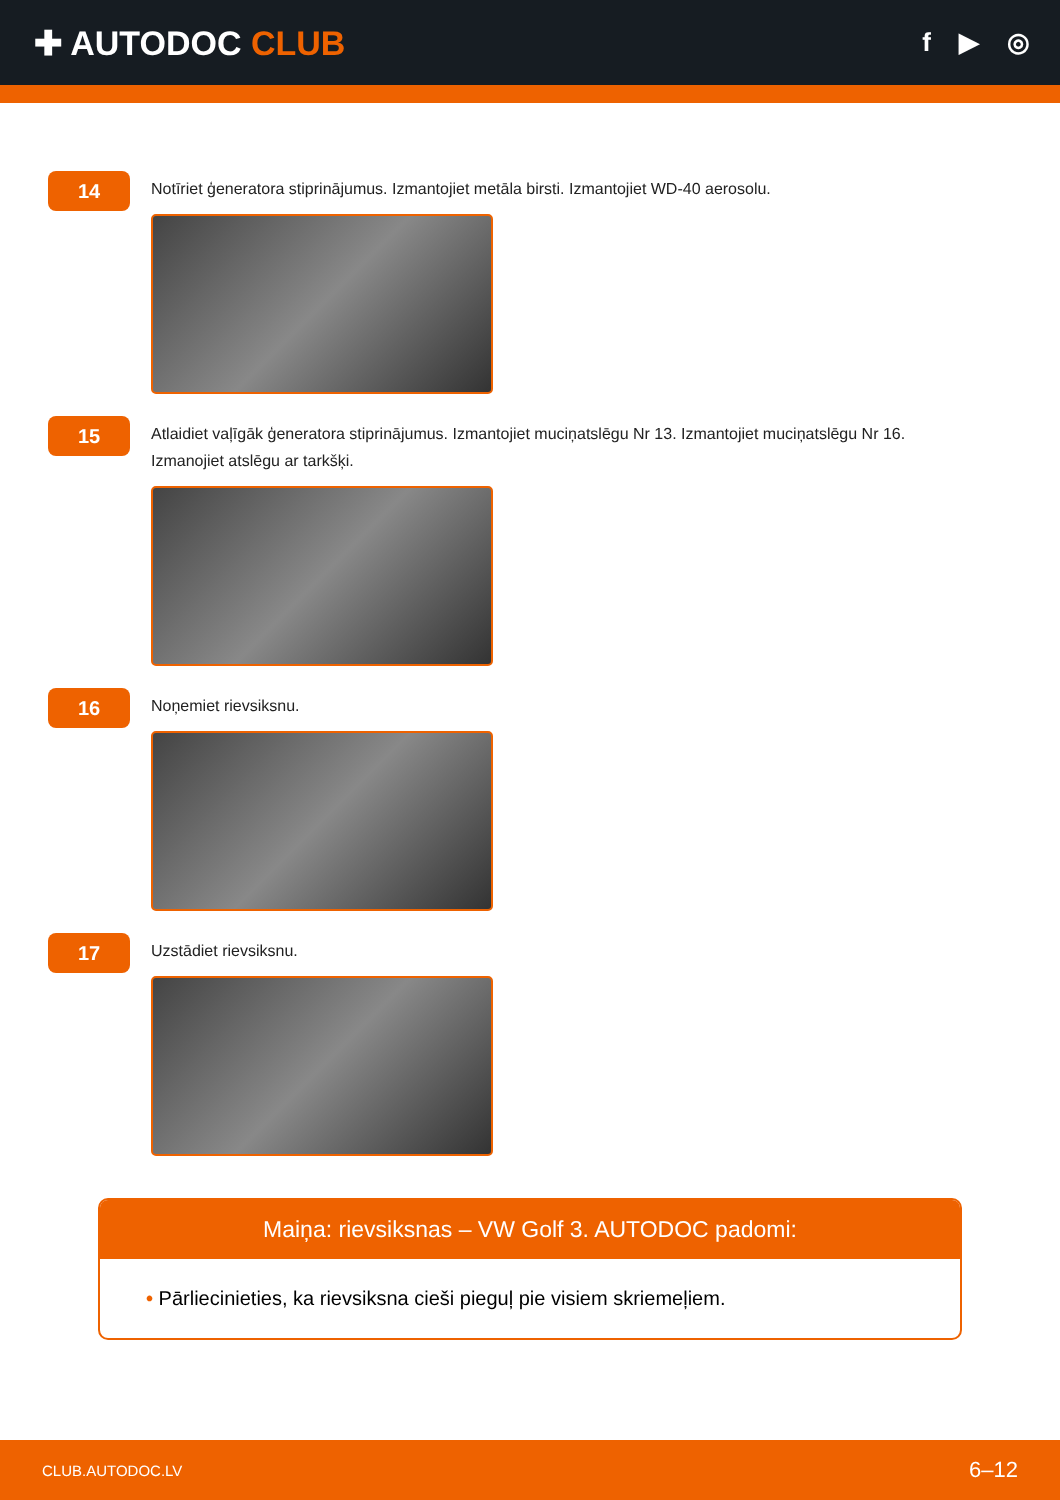✚ AUTODOC CLUB
f ▶ ◎
14
Notīriet ģeneratora stiprinājumus. Izmantojiet metāla birsti. Izmantojiet WD-40 aerosolu.
15
Atlaidiet vaļīgāk ģeneratora stiprinājumus. Izmantojiet muciņatslēgu Nr 13. Izmantojiet muciņatslēgu Nr 16. Izmanojiet atslēgu ar tarkšķi.
16
Noņemiet rievsiksnu.
17
Uzstādiet rievsiksnu.
Maiņa: rievsiksnas – VW Golf 3. AUTODOC padomi:
• Pārliecinieties, ka rievsiksna cieši pieguļ pie visiem skriemeļiem.
CLUB.AUTODOC.LV 6–12